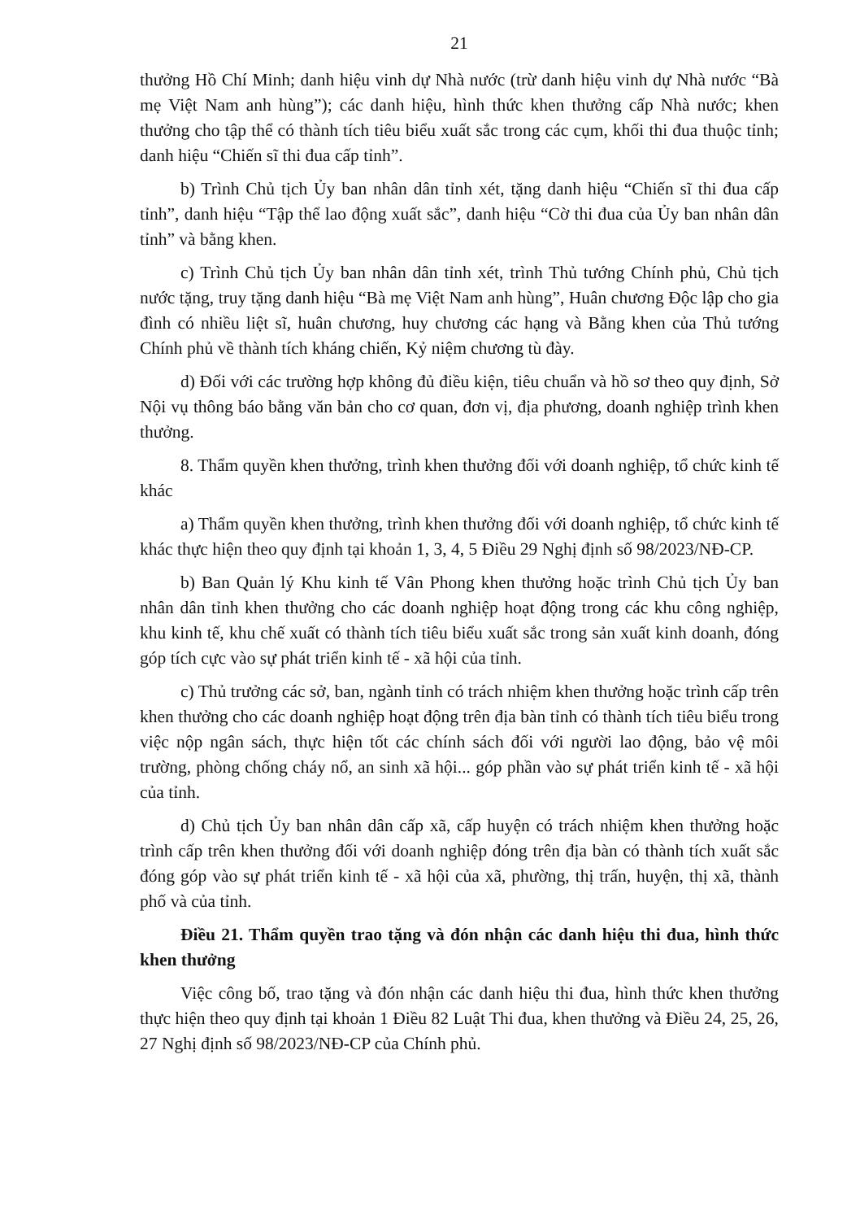21
thưởng Hồ Chí Minh; danh hiệu vinh dự Nhà nước (trừ danh hiệu vinh dự Nhà nước “Bà mẹ Việt Nam anh hùng”); các danh hiệu, hình thức khen thưởng cấp Nhà nước; khen thưởng cho tập thể có thành tích tiêu biểu xuất sắc trong các cụm, khối thi đua thuộc tỉnh; danh hiệu “Chiến sĩ thi đua cấp tỉnh”.
b) Trình Chủ tịch Ủy ban nhân dân tỉnh xét, tặng danh hiệu “Chiến sĩ thi đua cấp tỉnh”, danh hiệu “Tập thể lao động xuất sắc”, danh hiệu “Cờ thi đua của Ủy ban nhân dân tỉnh” và bằng khen.
c) Trình Chủ tịch Ủy ban nhân dân tỉnh xét, trình Thủ tướng Chính phủ, Chủ tịch nước tặng, truy tặng danh hiệu “Bà mẹ Việt Nam anh hùng”, Huân chương Độc lập cho gia đình có nhiều liệt sĩ, huân chương, huy chương các hạng và Bằng khen của Thủ tướng Chính phủ về thành tích kháng chiến, Kỷ niệm chương tù đày.
d) Đối với các trường hợp không đủ điều kiện, tiêu chuẩn và hồ sơ theo quy định, Sở Nội vụ thông báo bằng văn bản cho cơ quan, đơn vị, địa phương, doanh nghiệp trình khen thưởng.
8. Thẩm quyền khen thưởng, trình khen thưởng đối với doanh nghiệp, tổ chức kinh tế khác
a) Thẩm quyền khen thưởng, trình khen thưởng đối với doanh nghiệp, tổ chức kinh tế khác thực hiện theo quy định tại khoản 1, 3, 4, 5 Điều 29 Nghị định số 98/2023/NĐ-CP.
b) Ban Quản lý Khu kinh tế Vân Phong khen thưởng hoặc trình Chủ tịch Ủy ban nhân dân tỉnh khen thưởng cho các doanh nghiệp hoạt động trong các khu công nghiệp, khu kinh tế, khu chế xuất có thành tích tiêu biểu xuất sắc trong sản xuất kinh doanh, đóng góp tích cực vào sự phát triển kinh tế - xã hội của tỉnh.
c) Thủ trưởng các sở, ban, ngành tỉnh có trách nhiệm khen thưởng hoặc trình cấp trên khen thưởng cho các doanh nghiệp hoạt động trên địa bàn tỉnh có thành tích tiêu biểu trong việc nộp ngân sách, thực hiện tốt các chính sách đối với người lao động, bảo vệ môi trường, phòng chống cháy nổ, an sinh xã hội... góp phần vào sự phát triển kinh tế - xã hội của tỉnh.
d) Chủ tịch Ủy ban nhân dân cấp xã, cấp huyện có trách nhiệm khen thưởng hoặc trình cấp trên khen thưởng đối với doanh nghiệp đóng trên địa bàn có thành tích xuất sắc đóng góp vào sự phát triển kinh tế - xã hội của xã, phường, thị trấn, huyện, thị xã, thành phố và của tỉnh.
Điều 21. Thẩm quyền trao tặng và đón nhận các danh hiệu thi đua, hình thức khen thưởng
Việc công bố, trao tặng và đón nhận các danh hiệu thi đua, hình thức khen thưởng thực hiện theo quy định tại khoản 1 Điều 82 Luật Thi đua, khen thưởng và Điều 24, 25, 26, 27 Nghị định số 98/2023/NĐ-CP của Chính phủ.